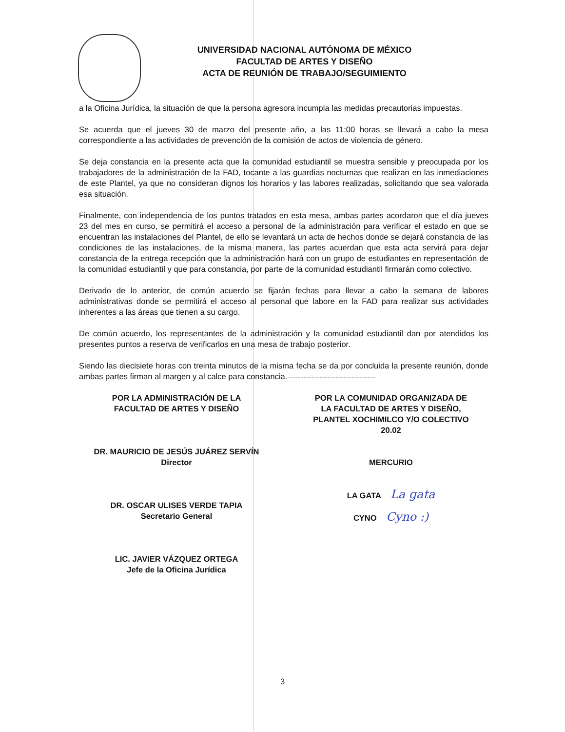UNIVERSIDAD NACIONAL AUTÓNOMA DE MÉXICO
FACULTAD DE ARTES Y DISEÑO
ACTA DE REUNIÓN DE TRABAJO/SEGUIMIENTO
a la Oficina Jurídica, la situación de que la persona agresora incumpla las medidas precautorias impuestas.
Se acuerda que el jueves 30 de marzo del presente año, a las 11:00 horas se llevará a cabo la mesa correspondiente a las actividades de prevención de la comisión de actos de violencia de género.
Se deja constancia en la presente acta que la comunidad estudiantil se muestra sensible y preocupada por los trabajadores de la administración de la FAD, tocante a las guardias nocturnas que realizan en las inmediaciones de este Plantel, ya que no consideran dignos los horarios y las labores realizadas, solicitando que sea valorada esa situación.
Finalmente, con independencia de los puntos tratados en esta mesa, ambas partes acordaron que el día jueves 23 del mes en curso, se permitirá el acceso a personal de la administración para verificar el estado en que se encuentran las instalaciones del Plantel, de ello se levantará un acta de hechos donde se dejará constancia de las condiciones de las instalaciones, de la misma manera, las partes acuerdan que esta acta servirá para dejar constancia de la entrega recepción que la administración hará con un grupo de estudiantes en representación de la comunidad estudiantil y que para constancia, por parte de la comunidad estudiantil firmarán como colectivo.
Derivado de lo anterior, de común acuerdo se fijarán fechas para llevar a cabo la semana de labores administrativas donde se permitirá el acceso al personal que labore en la FAD para realizar sus actividades inherentes a las áreas que tienen a su cargo.
De común acuerdo, los representantes de la administración y la comunidad estudiantil dan por atendidos los presentes puntos a reserva de verificarlos en una mesa de trabajo posterior.
Siendo las diecisiete horas con treinta minutos de la misma fecha se da por concluida la presente reunión, donde ambas partes firman al margen y al calce para constancia.---------------------------------
POR LA ADMINISTRACIÓN DE LA
FACULTAD DE ARTES Y DISEÑO
DR. MAURICIO DE JESÚS JUÁREZ SERVÍN
Director
DR. OSCAR ULISES VERDE TAPIA
Secretario General
LIC. JAVIER VÁZQUEZ ORTEGA
Jefe de la Oficina Jurídica
POR LA COMUNIDAD ORGANIZADA DE
LA FACULTAD DE ARTES Y DISEÑO,
PLANTEL XOCHIMILCO Y/O COLECTIVO
20.02
MERCURIO
LA GATA La gata
CYNO Cyno :)
3